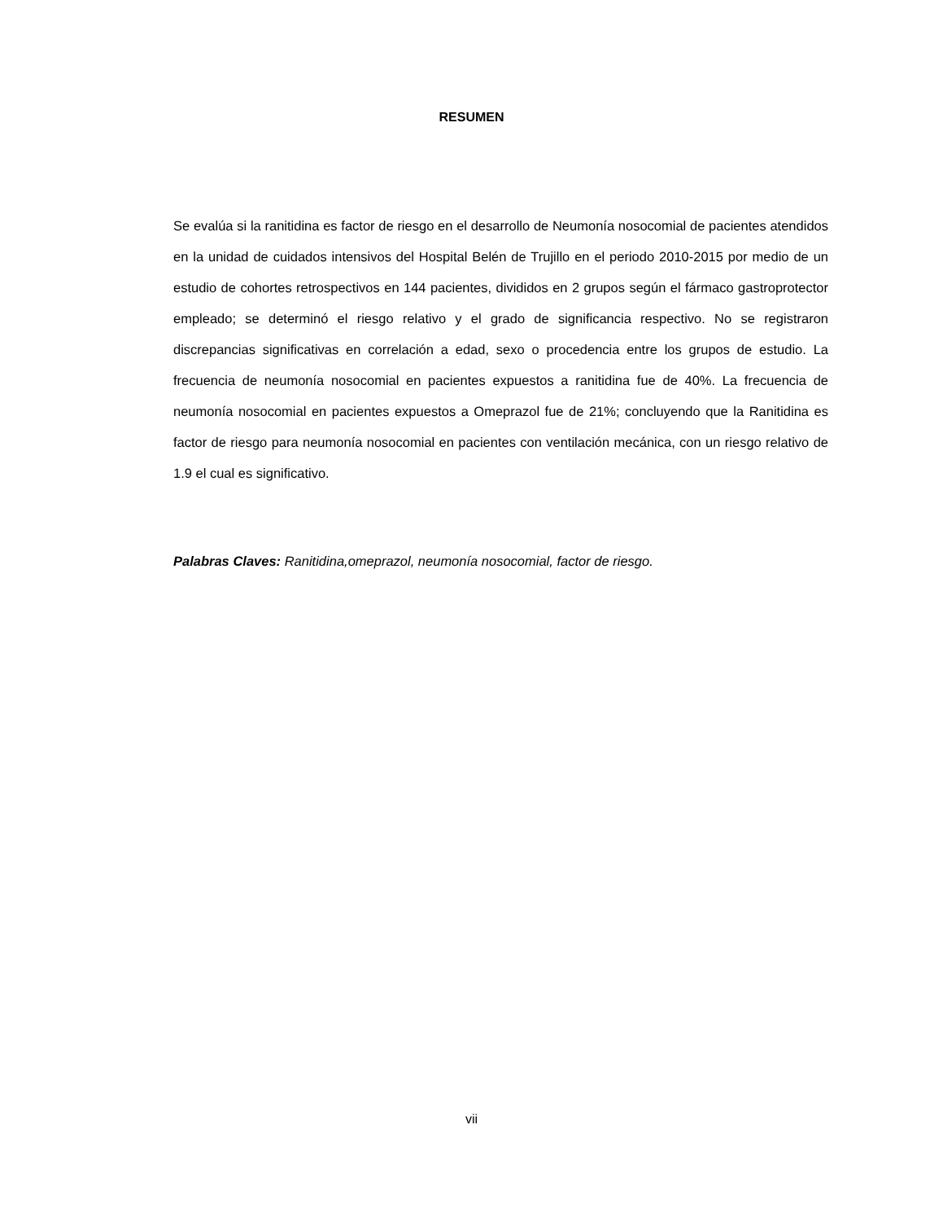RESUMEN
Se evalúa si la ranitidina es factor de riesgo en el desarrollo de Neumonía nosocomial de pacientes atendidos en la unidad de cuidados intensivos del Hospital Belén de Trujillo en el periodo 2010-2015 por medio de un estudio de cohortes retrospectivos en 144 pacientes, divididos en 2 grupos según el fármaco gastroprotector empleado; se determinó el riesgo relativo y el grado de significancia respectivo. No se registraron discrepancias significativas en correlación a edad, sexo o procedencia entre los grupos de estudio. La frecuencia de neumonía nosocomial en pacientes expuestos a ranitidina fue de 40%. La frecuencia de neumonía nosocomial en pacientes expuestos a Omeprazol fue de 21%; concluyendo que la Ranitidina es factor de riesgo para neumonía nosocomial en pacientes con ventilación mecánica, con un riesgo relativo de 1.9 el cual es significativo.
Palabras Claves: Ranitidina,omeprazol, neumonía nosocomial, factor de riesgo.
vii